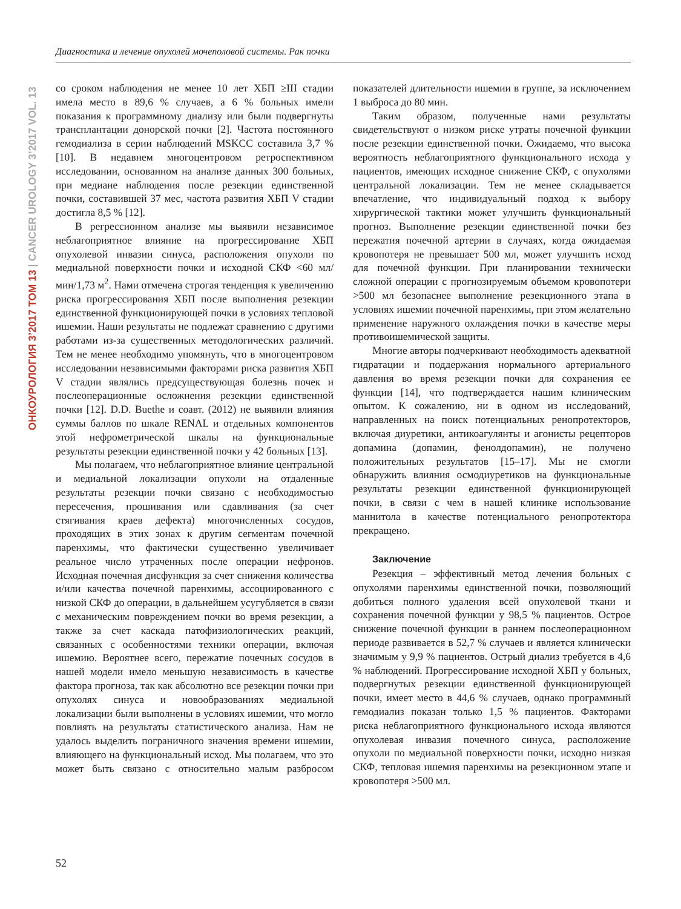Диагностика и лечение опухолей мочеполовой системы. Рак почки
ОНКОУРОЛОГИЯ 3’2017 ТОМ 13 | CANCER UROLOGY 3’2017 VOL. 13
со сроком наблюдения не менее 10 лет ХБП ≥III стадии имела место в 89,6 % случаев, а 6 % больных имели показания к программному диализу или были подвергнуты трансплантации донорской почки [2]. Частота постоянного гемодиализа в серии наблюдений MSKCC составила 3,7 % [10]. В недавнем многоцентровом ретроспективном исследовании, основанном на анализе данных 300 больных, при медиане наблюдения после резекции единственной почки, составившей 37 мес, частота развития ХБП V стадии достигла 8,5 % [12].
В регрессионном анализе мы выявили независимое неблагоприятное влияние на прогрессирование ХБП опухолевой инвазии синуса, расположения опухоли по медиальной поверхности почки и исходной СКФ <60 мл/мин/1,73 м<sup>2</sup>. Нами отмечена строгая тенденция к увеличению риска прогрессирования ХБП после выполнения резекции единственной функционирующей почки в условиях тепловой ишемии. Наши результаты не подлежат сравнению с другими работами из-за существенных методологических различий. Тем не менее необходимо упомянуть, что в многоцентровом исследовании независимыми факторами риска развития ХБП V стадии являлись предсуществующая болезнь почек и послеоперационные осложнения резекции единственной почки [12]. D.D. Buethe и соавт. (2012) не выявили влияния суммы баллов по шкале RENAL и отдельных компонентов этой нефрометрической шкалы на функциональные результаты резекции единственной почки у 42 больных [13].
Мы полагаем, что неблагоприятное влияние центральной и медиальной локализации опухоли на отдаленные результаты резекции почки связано с необходимостью пересечения, прошивания или сдавливания (за счет стягивания краев дефекта) многочисленных сосудов, проходящих в этих зонах к другим сегментам почечной паренхимы, что фактически существенно увеличивает реальное число утраченных после операции нефронов. Исходная почечная дисфункция за счет снижения количества и/или качества почечной паренхимы, ассоциированного с низкой СКФ до операции, в дальнейшем усугубляется в связи с механическим повреждением почки во время резекции, а также за счет каскада патофизиологических реакций, связанных с особенностями техники операции, включая ишемию. Вероятнее всего, пережатие почечных сосудов в нашей модели имело меньшую независимость в качестве фактора прогноза, так как абсолютно все резекции почки при опухолях синуса и новообразованиях медиальной локализации были выполнены в условиях ишемии, что могло повлиять на результаты статистического анализа. Нам не удалось выделить пограничного значения времени ишемии, влияющего на функциональный исход. Мы полагаем, что это может быть связано с относительно малым разбросом показателей длительности ишемии в группе, за исключением 1 выброса до 80 мин.
Таким образом, полученные нами результаты свидетельствуют о низком риске утраты почечной функции после резекции единственной почки. Ожидаемо, что высока вероятность неблагоприятного функционального исхода у пациентов, имеющих исходное снижение СКФ, с опухолями центральной локализации. Тем не менее складывается впечатление, что индивидуальный подход к выбору хирургической тактики может улучшить функциональный прогноз. Выполнение резекции единственной почки без пережатия почечной артерии в случаях, когда ожидаемая кровопотеря не превышает 500 мл, может улучшить исход для почечной функции. При планировании технически сложной операции с прогнозируемым объемом кровопотери >500 мл безопаснее выполнение резекционного этапа в условиях ишемии почечной паренхимы, при этом желательно применение наружного охлаждения почки в качестве меры противоишемической защиты.
Многие авторы подчеркивают необходимость адекватной гидратации и поддержания нормального артериального давления во время резекции почки для сохранения ее функции [14], что подтверждается нашим клиническим опытом. К сожалению, ни в одном из исследований, направленных на поиск потенциальных ренопротекторов, включая диуретики, антикоагулянты и агонисты рецепторов допамина (допамин, фенолдопамин), не получено положительных результатов [15–17]. Мы не смогли обнаружить влияния осмодиуретиков на функциональные результаты резекции единственной функционирующей почки, в связи с чем в нашей клинике использование маннитола в качестве потенциального ренопротектора прекращено.
Заключение
Резекция – эффективный метод лечения больных с опухолями паренхимы единственной почки, позволяющий добиться полного удаления всей опухолевой ткани и сохранения почечной функции у 98,5 % пациентов. Острое снижение почечной функции в раннем послеоперационном периоде развивается в 52,7 % случаев и является клинически значимым у 9,9 % пациентов. Острый диализ требуется в 4,6 % наблюдений. Прогрессирование исходной ХБП у больных, подвергнутых резекции единственной функционирующей почки, имеет место в 44,6 % случаев, однако программный гемодиализ показан только 1,5 % пациентов. Факторами риска неблагоприятного функционального исхода являются опухолевая инвазия почечного синуса, расположение опухоли по медиальной поверхности почки, исходно низкая СКФ, тепловая ишемия паренхимы на резекционном этапе и кровопотеря >500 мл.
52